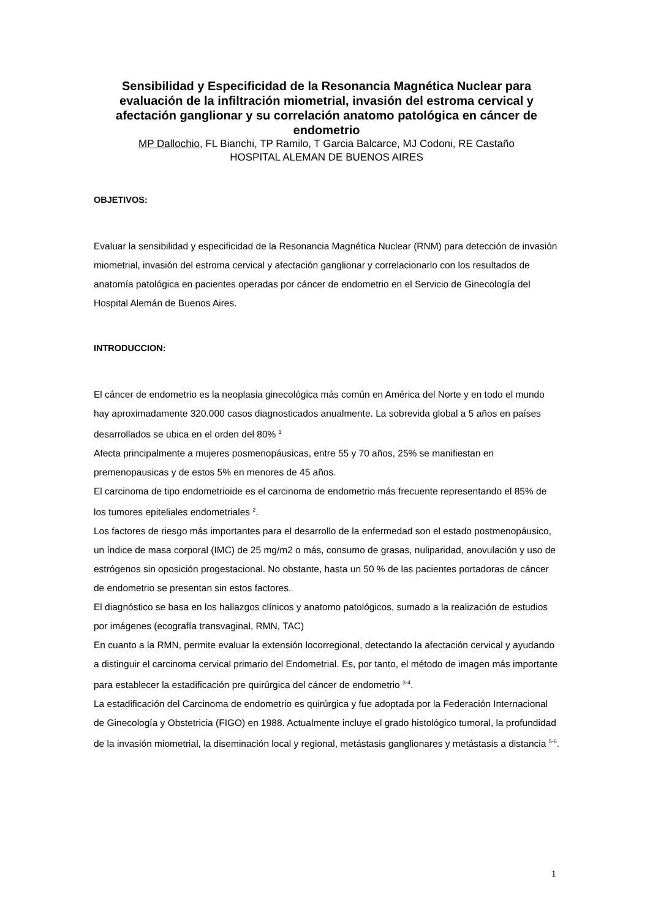Sensibilidad y Especificidad de la Resonancia Magnética Nuclear para evaluación de la infiltración miometrial, invasión del estroma cervical y afectación ganglionar y su correlación anatomo patológica en cáncer de endometrio
MP Dallochio, FL Bianchi, TP Ramilo, T Garcia Balcarce, MJ Codoni, RE Castaño
HOSPITAL ALEMAN DE BUENOS AIRES
OBJETIVOS:
Evaluar la sensibilidad y especificidad de la Resonancia Magnética Nuclear (RNM) para detección de invasión miometrial, invasión del estroma cervical y afectación ganglionar y correlacionarlo con los resultados de anatomía patológica en pacientes operadas por cáncer de endometrio en el Servicio de Ginecología del Hospital Alemán de Buenos Aires.
INTRODUCCION:
El cáncer de endometrio es la neoplasia ginecológica más común en América del Norte y en todo el mundo hay aproximadamente 320.000 casos diagnosticados anualmente. La sobrevida global a 5 años en países desarrollados se ubica en el orden del 80% <sup>1</sup>
Afecta principalmente a mujeres posmenopáusicas, entre 55 y 70 años, 25% se manifiestan en premenopausicas y de estos 5% en menores de 45 años.
El carcinoma de tipo endometrioide es el carcinoma de endometrio más frecuente representando el 85% de los tumores epiteliales endometriales <sup>2</sup>.
Los factores de riesgo más importantes para el desarrollo de la enfermedad son el estado postmenopáusico, un índice de masa corporal (IMC) de 25 mg/m2 o más, consumo de grasas, nuliparidad, anovulación y uso de estrógenos sin oposición progestacional. No obstante, hasta un 50 % de las pacientes portadoras de cáncer de endometrio se presentan sin estos factores.
El diagnóstico se basa en los hallazgos clínicos y anatomo patológicos, sumado a la realización de estudios por imágenes (ecografía transvaginal, RMN, TAC)
En cuanto a la RMN, permite evaluar la extensión locorregional, detectando la afectación cervical y ayudando a distinguir el carcinoma cervical primario del Endometrial. Es, por tanto, el método de imagen más importante para establecer la estadificación pre quirúrgica del cáncer de endometrio <sup>3-4</sup>.
La estadificación del Carcinoma de endometrio es quirúrgica y fue adoptada por la Federación Internacional de Ginecología y Obstetricia (FIGO) en 1988. Actualmente incluye el grado histológico tumoral, la profundidad de la invasión miometrial, la diseminación local y regional, metástasis ganglionares y metástasis a distancia <sup>5-6</sup>.
1